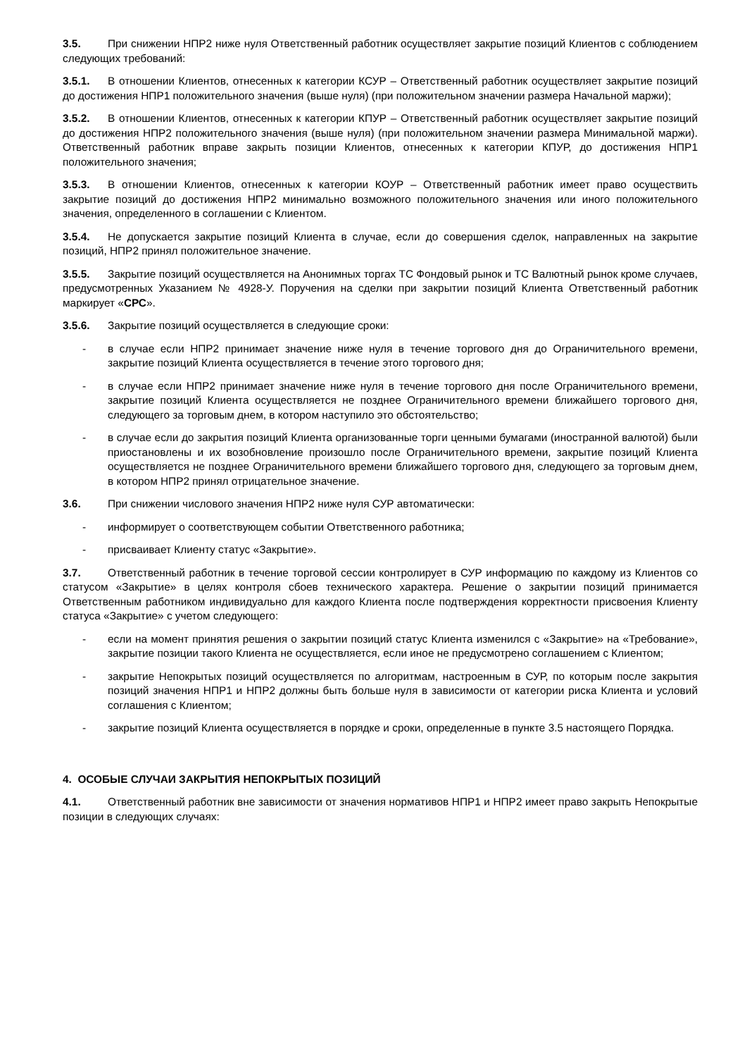3.5. При снижении НПР2 ниже нуля Ответственный работник осуществляет закрытие позиций Клиентов с соблюдением следующих требований:
3.5.1. В отношении Клиентов, отнесенных к категории КСУР – Ответственный работник осуществляет закрытие позиций до достижения НПР1 положительного значения (выше нуля) (при положительном значении размера Начальной маржи);
3.5.2. В отношении Клиентов, отнесенных к категории КПУР – Ответственный работник осуществляет закрытие позиций до достижения НПР2 положительного значения (выше нуля) (при положительном значении размера Минимальной маржи). Ответственный работник вправе закрыть позиции Клиентов, отнесенных к категории КПУР, до достижения НПР1 положительного значения;
3.5.3. В отношении Клиентов, отнесенных к категории КОУР – Ответственный работник имеет право осуществить закрытие позиций до достижения НПР2 минимально возможного положительного значения или иного положительного значения, определенного в соглашении с Клиентом.
3.5.4. Не допускается закрытие позиций Клиента в случае, если до совершения сделок, направленных на закрытие позиций, НПР2 принял положительное значение.
3.5.5. Закрытие позиций осуществляется на Анонимных торгах ТС Фондовый рынок и ТС Валютный рынок кроме случаев, предусмотренных Указанием № 4928-У. Поручения на сделки при закрытии позиций Клиента Ответственный работник маркирует «СРС».
3.5.6. Закрытие позиций осуществляется в следующие сроки:
- в случае если НПР2 принимает значение ниже нуля в течение торгового дня до Ограничительного времени, закрытие позиций Клиента осуществляется в течение этого торгового дня;
- в случае если НПР2 принимает значение ниже нуля в течение торгового дня после Ограничительного времени, закрытие позиций Клиента осуществляется не позднее Ограничительного времени ближайшего торгового дня, следующего за торговым днем, в котором наступило это обстоятельство;
- в случае если до закрытия позиций Клиента организованные торги ценными бумагами (иностранной валютой) были приостановлены и их возобновление произошло после Ограничительного времени, закрытие позиций Клиента осуществляется не позднее Ограничительного времени ближайшего торгового дня, следующего за торговым днем, в котором НПР2 принял отрицательное значение.
3.6. При снижении числового значения НПР2 ниже нуля СУР автоматически:
- информирует о соответствующем событии Ответственного работника;
- присваивает Клиенту статус «Закрытие».
3.7. Ответственный работник в течение торговой сессии контролирует в СУР информацию по каждому из Клиентов со статусом «Закрытие» в целях контроля сбоев технического характера. Решение о закрытии позиций принимается Ответственным работником индивидуально для каждого Клиента после подтверждения корректности присвоения Клиенту статуса «Закрытие» с учетом следующего:
- если на момент принятия решения о закрытии позиций статус Клиента изменился с «Закрытие» на «Требование», закрытие позиции такого Клиента не осуществляется, если иное не предусмотрено соглашением с Клиентом;
- закрытие Непокрытых позиций осуществляется по алгоритмам, настроенным в СУР, по которым после закрытия позиций значения НПР1 и НПР2 должны быть больше нуля в зависимости от категории риска Клиента и условий соглашения с Клиентом;
- закрытие позиций Клиента осуществляется в порядке и сроки, определенные в пункте 3.5 настоящего Порядка.
4. ОСОБЫЕ СЛУЧАИ ЗАКРЫТИЯ НЕПОКРЫТЫХ ПОЗИЦИЙ
4.1. Ответственный работник вне зависимости от значения нормативов НПР1 и НПР2 имеет право закрыть Непокрытые позиции в следующих случаях: